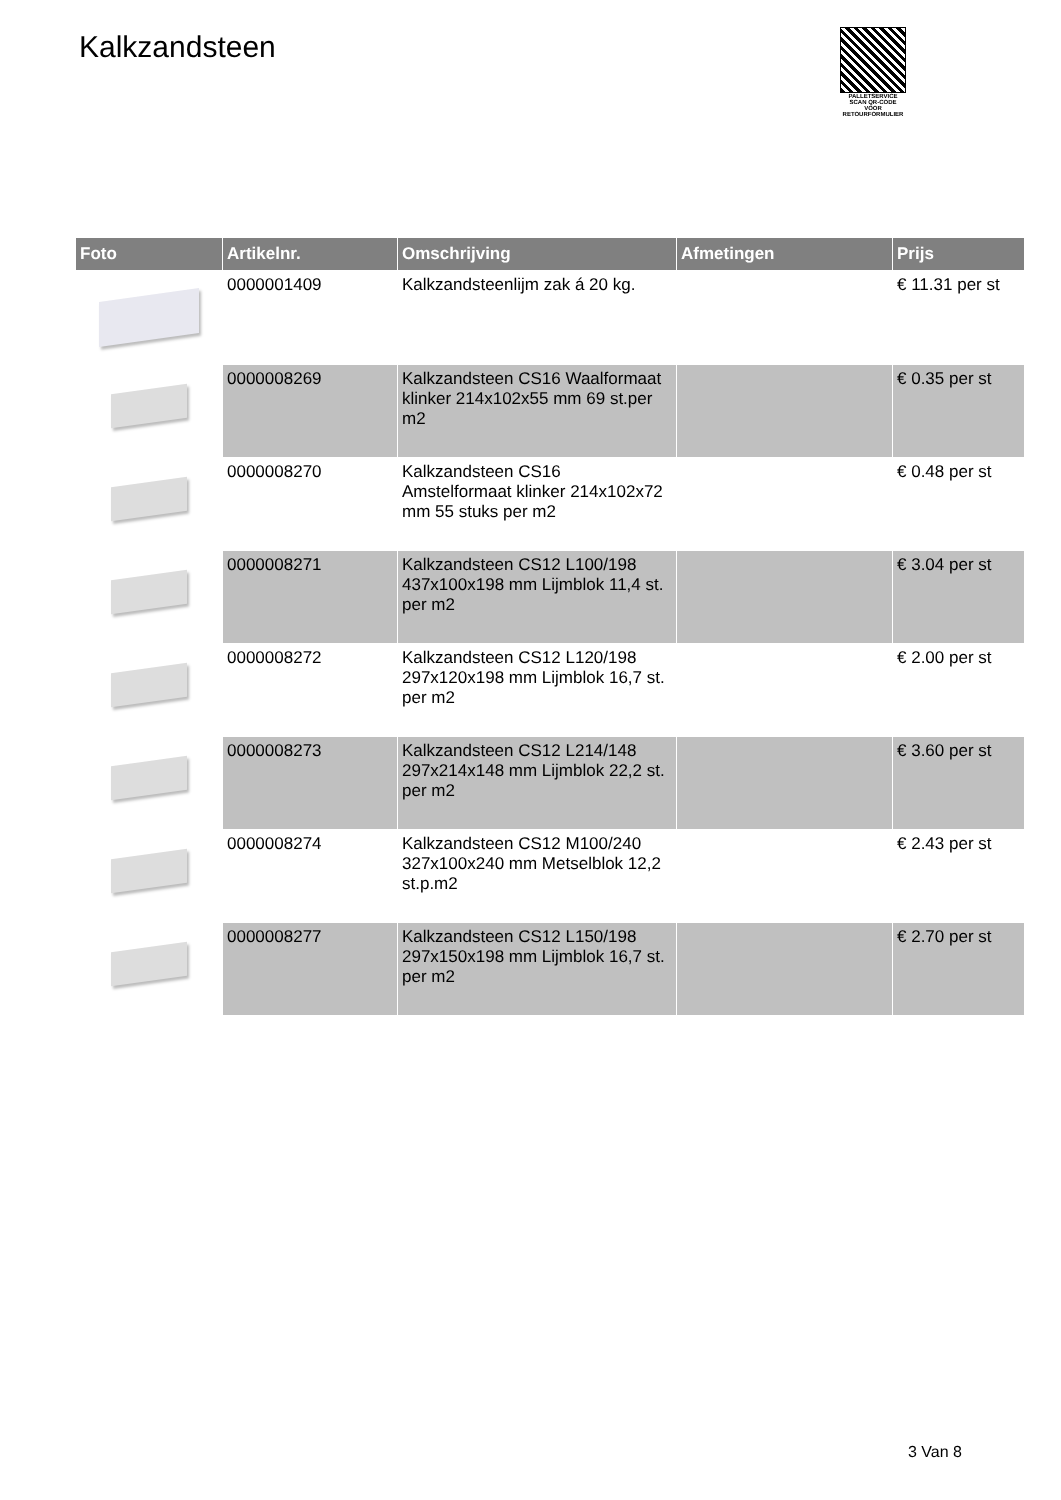Kalkzandsteen
PALLETSERVICE
SCAN QR-CODE VOOR RETOURFORMULIER
| Foto | Artikelnr. | Omschrijving | Afmetingen | Prijs |
| --- | --- | --- | --- | --- |
| | 0000001409 | Kalkzandsteenlijm zak á 20 kg. | | € 11.31 per st |
| | 0000008269 | Kalkzandsteen CS16 Waalformaat klinker 214x102x55 mm 69 st.per m2 | | € 0.35 per st |
| | 0000008270 | Kalkzandsteen CS16 Amstelformaat klinker 214x102x72 mm 55 stuks per m2 | | € 0.48 per st |
| | 0000008271 | Kalkzandsteen CS12 L100/198 437x100x198 mm Lijmblok 11,4 st. per m2 | | € 3.04 per st |
| | 0000008272 | Kalkzandsteen CS12 L120/198 297x120x198 mm Lijmblok 16,7 st. per m2 | | € 2.00 per st |
| | 0000008273 | Kalkzandsteen CS12 L214/148 297x214x148 mm Lijmblok 22,2 st. per m2 | | € 3.60 per st |
| | 0000008274 | Kalkzandsteen CS12 M100/240 327x100x240 mm Metselblok 12,2 st.p.m2 | | € 2.43 per st |
| | 0000008277 | Kalkzandsteen CS12 L150/198 297x150x198 mm Lijmblok 16,7 st. per m2 | | € 2.70 per st |
3 Van 8